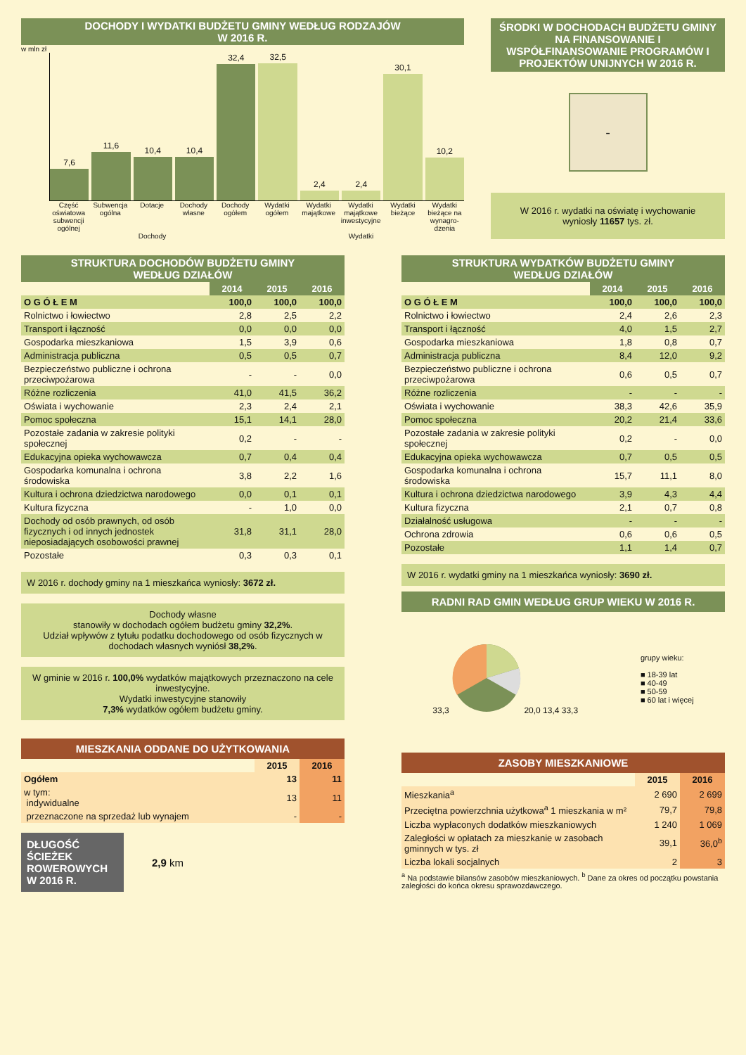DOCHODY I WYDATKI BUDŻETU GMINY WEDŁUG RODZAJÓW
W 2016 R.
w mln zł
7,6
11,6
10,4
10,4
32,4
32,5
2,4
2,4
30,1
10,2
Część oświatowa subwencji ogólnej Subwencja ogólna Dotacje Dochody własne Dochody ogółem Wydatki ogółem Wydatki majątkowe Wydatki majątkowe inwestycyjne Wydatki bieżące Wydatki bieżące na wynagro-dzenia
Dochody Wydatki
ŚRODKI W DOCHODACH BUDŻETU GMINY NA FINANSOWANIE I WSPÓŁFINANSOWANIE PROGRAMÓW I PROJEKTÓW UNIJNYCH W 2016 R.
-
W 2016 r. wydatki na oświatę i wychowanie wyniosły 11657 tys. zł.
STRUKTURA DOCHODÓW BUDŻETU GMINY
WEDŁUG DZIAŁÓW
| | 2014 | 2015 | 2016 |
| --- | --- | --- | --- |
| O G Ó Ł E M | 100,0 | 100,0 | 100,0 |
| Rolnictwo i łowiectwo | 2,8 | 2,5 | 2,2 |
| Transport i łączność | 0,0 | 0,0 | 0,0 |
| Gospodarka mieszkaniowa | 1,5 | 3,9 | 0,6 |
| Administracja publiczna | 0,5 | 0,5 | 0,7 |
| Bezpieczeństwo publiczne i ochrona przeciwpożarowa | - | - | 0,0 |
| Różne rozliczenia | 41,0 | 41,5 | 36,2 |
| Oświata i wychowanie | 2,3 | 2,4 | 2,1 |
| Pomoc społeczna | 15,1 | 14,1 | 28,0 |
| Pozostałe zadania w zakresie polityki społecznej | 0,2 | - | - |
| Edukacyjna opieka wychowawcza | 0,7 | 0,4 | 0,4 |
| Gospodarka komunalna i ochrona środowiska | 3,8 | 2,2 | 1,6 |
| Kultura i ochrona dziedzictwa narodowego | 0,0 | 0,1 | 0,1 |
| Kultura fizyczna | - | 1,0 | 0,0 |
| Dochody od osób prawnych, od osób fizycznych i od innych jednostek nieposiadających osobowości prawnej | 31,8 | 31,1 | 28,0 |
| Pozostałe | 0,3 | 0,3 | 0,1 |
W 2016 r. dochody gminy na 1 mieszkańca wyniosły: 3672 zł.
Dochody własne
stanowiły w dochodach ogółem budżetu gminy 32,2%.
Udział wpływów z tytułu podatku dochodowego od osób fizycznych w dochodach własnych wyniósł 38,2%.
W gminie w 2016 r. 100,0% wydatków majątkowych przeznaczono na cele inwestycyjne.
Wydatki inwestycyjne stanowiły
7,3% wydatków ogółem budżetu gminy.
MIESZKANIA ODDANE DO UŻYTKOWANIA
| | 2015 | 2016 |
| --- | --- | --- |
| Ogółem | 13 | 11 |
| w tym: indywidualne | 13 | 11 |
| przeznaczone na sprzedaż lub wynajem | - | - |
DŁUGOŚĆ ŚCIEŻEK ROWEROWYCH W 2016 R.
2,9 km
STRUKTURA WYDATKÓW BUDŻETU GMINY
WEDŁUG DZIAŁÓW
| | 2014 | 2015 | 2016 |
| --- | --- | --- | --- |
| O G Ó Ł E M | 100,0 | 100,0 | 100,0 |
| Rolnictwo i łowiectwo | 2,4 | 2,6 | 2,3 |
| Transport i łączność | 4,0 | 1,5 | 2,7 |
| Gospodarka mieszkaniowa | 1,8 | 0,8 | 0,7 |
| Administracja publiczna | 8,4 | 12,0 | 9,2 |
| Bezpieczeństwo publiczne i ochrona przeciwpożarowa | 0,6 | 0,5 | 0,7 |
| Różne rozliczenia | - | - | - |
| Oświata i wychowanie | 38,3 | 42,6 | 35,9 |
| Pomoc społeczna | 20,2 | 21,4 | 33,6 |
| Pozostałe zadania w zakresie polityki społecznej | 0,2 | - | 0,0 |
| Edukacyjna opieka wychowawcza | 0,7 | 0,5 | 0,5 |
| Gospodarka komunalna i ochrona środowiska | 15,7 | 11,1 | 8,0 |
| Kultura i ochrona dziedzictwa narodowego | 3,9 | 4,3 | 4,4 |
| Kultura fizyczna | 2,1 | 0,7 | 0,8 |
| Działalność usługowa | - | - | - |
| Ochrona zdrowia | 0,6 | 0,6 | 0,5 |
| Pozostałe | 1,1 | 1,4 | 0,7 |
W 2016 r. wydatki gminy na 1 mieszkańca wyniosły: 3690 zł.
RADNI RAD GMIN WEDŁUG GRUP WIEKU W 2016 R.
33,3 20,0 13,4 33,3
grupy wieku:
■ 18-39 lat
■ 40-49
■ 50-59
■ 60 lat i więcej
ZASOBY MIESZKANIOWE
| | 2015 | 2016 |
| --- | --- | --- |
| Mieszkania<sup>a</sup> | 2 690 | 2 699 |
| Przeciętna powierzchnia użytkowa<sup>a</sup> 1 mieszkania w m² | 79,7 | 79,8 |
| Liczba wypłaconych dodatków mieszkaniowych | 1 240 | 1 069 |
| Zaległości w opłatach za mieszkanie w zasobach gminnych w tys. zł | 39,1 | 36,0<sup>b</sup> |
| Liczba lokali socjalnych | 2 | 3 |
<sup>a</sup> Na podstawie bilansów zasobów mieszkaniowych. <sup>b</sup> Dane za okres od początku powstania zaległości do końca okresu sprawozdawczego.